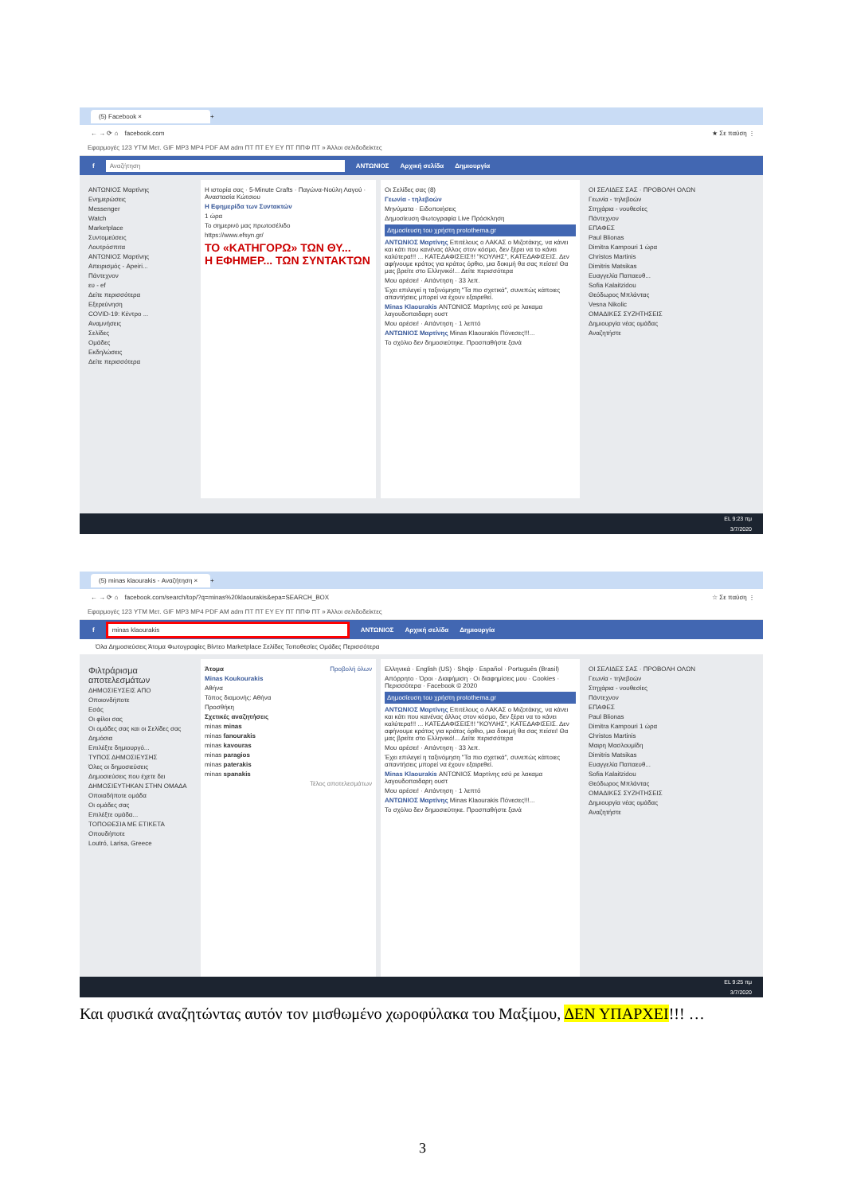(5) Facebook × +
← → ⟳ ⌂ facebook.com ★ Σε παύση ⋮
Εφαρμογές 123 YTM Μετ. GIF MP3 MP4 PDF AM adm ΠΤ ΠΤ ΕΥ ΕΥ ΠΤ ΠΠΦ ΠΤ » Άλλοι σελιδοδείκτες
f Αναζήτηση ΑΝΤΩΝΙΟΣ Αρχική σελίδα Δημιουργία
ΑΝΤΩΝΙΟΣ Μαρτίνης
Ενημερώσεις
Messenger
Watch
Marketplace
Συντομεύσεις
Λουτρόσπιτα
ΑΝΤΩΝΙΟΣ Μαρτίνης
Απειρισμός - Apeiri...
Πάντεχνον
ευ - ef
Δείτε περισσότερα
Εξερεύνηση
COVID-19: Κέντρο ...
Αναμνήσεις
Σελίδες
Ομάδες
Εκδηλώσεις
Δείτε περισσότερα
Η ιστορία σας · 5-Minute Crafts · Παγώνα-Νούλη Λαγού · Αναστασία Κώτσιου
Η Εφημερίδα των Συντακτών
1 ώρα
Το σημερινό μας πρωτοσέλιδο
https://www.efsyn.gr/
ΤΟ «ΚΑΤΗΓΟΡΩ» ΤΩΝ ΘΥ...
Η ΕΦΗΜΕΡ... ΤΩΝ ΣΥΝΤΑΚΤΩΝ
Οι Σελίδες σας (8)
Γεωνία - τηλεβοών
Μηνύματα · Ειδοποιήσεις
Δημοσίευση Φωτογραφία Live Πρόσκληση
Δημοσίευση του χρήστη protothema.gr
ΑΝΤΩΝΙΟΣ Μαρτίνης Επιτέλους ο ΛΑΚΑΣ ο Μιζοτάκης, να κάνει και κάτι που κανένας άλλος στον κόσμο, δεν ξέρει να το κάνει καλύτερα!!! ... ΚΑΤΕΔΑΦΙΣΕΙΣ!!! "ΚΟΥΛΗΣ", ΚΑΤΕΔΑΦΙΣΕΙΣ. Δεν αφήνουμε κράτος για κράτος όρθιο, μια δοκιμή θα σας πείσει! Θα μας βρείτε στο Ελληνικό!... Δείτε περισσότερα
Μου αρέσει! · Απάντηση · 33 λεπ.
Έχει επιλεγεί η ταξινόμηση "Τα πιο σχετικά", συνεπώς κάποιες απαντήσεις μπορεί να έχουν εξαιρεθεί.
Minas Klaourakis ΑΝΤΩΝΙΟΣ Μαρτίνης εσύ ρε λακαμα λαγουδοπαιδαρη ουστ
Μου αρέσει! · Απάντηση · 1 λεπτό
ΑΝΤΩΝΙΟΣ Μαρτίνης Minas Klaourakis Πόνεσες!!!...
Το σχόλιο δεν δημοσιεύτηκε. Προσπαθήστε ξανά
ΟΙ ΣΕΛΙΔΕΣ ΣΑΣ · ΠΡΟΒΟΛΗ ΟΛΩΝ
Γεωνία - τηλεβοών
Στηχάρια - νουθεσίες
Πάντεχνον
ΕΠΑΦΕΣ
Paul Blionas
Dimitra Kampouri 1 ώρα
Christos Martinis
Dimitris Matsikas
Ευαγγελία Παπαευθ...
Sofia Kalaitzidou
Θεόδωρος Μπλάντας
Vesna Nikolic
ΟΜΑΔΙΚΕΣ ΣΥΖΗΤΗΣΕΙΣ
Δημιουργία νέας ομάδας
Αναζητήστε
EL 9:23 πμ
3/7/2020
(5) minas klaourakis - Αναζήτηση × +
← → ⟳ ⌂ facebook.com/search/top/?q=minas%20klaourakis&epa=SEARCH_BOX ☆ Σε παύση ⋮
Εφαρμογές 123 YTM Μετ. GIF MP3 MP4 PDF AM adm ΠΤ ΠΤ ΕΥ ΕΥ ΠΤ ΠΠΦ ΠΤ » Άλλοι σελιδοδείκτες
f minas klaourakis ΑΝΤΩΝΙΟΣ Αρχική σελίδα Δημιουργία
Όλα Δημοσιεύσεις Άτομα Φωτογραφίες Βίντεο Marketplace Σελίδες Τοποθεσίες Ομάδες Περισσότερα
Φιλτράρισμα αποτελεσμάτων
ΔΗΜΟΣΙΕΥΣΕΙΣ ΑΠΟ
Οποιονδήποτε
Εσάς
Οι φίλοι σας
Οι ομάδες σας και οι Σελίδες σας
Δημόσια
Επιλέξτε δημιουργό...
ΤΥΠΟΣ ΔΗΜΟΣΙΕΥΣΗΣ
Όλες οι δημοσιεύσεις
Δημοσιεύσεις που έχετε δει
ΔΗΜΟΣΙΕΥΤΗΚΑΝ ΣΤΗΝ ΟΜΑΔΑ
Οποιαδήποτε ομάδα
Οι ομάδες σας
Επιλέξτε ομάδα...
ΤΟΠΟΘΕΣΙΑ ΜΕ ΕΤΙΚΕΤΑ
Οπουδήποτε
Loutró, Larisa, Greece
Άτομα Προβολή όλων
Minas Koukourakis
Αθήνα
Τόπος διαμονής: Αθήνα
Προσθήκη
Σχετικές αναζητήσεις
minas minas
minas fanourakis
minas kavouras
minas paragios
minas paterakis
minas spanakis
Τέλος αποτελεσμάτων
Ελληνικά · English (US) · Shqip · Español · Português (Brasil)
Απόρρητο · Όροι · Διαφήμιση · Οι διαφημίσεις μου · Cookies · Περισσότερα · Facebook © 2020
Δημοσίευση του χρήστη protothema.gr
ΑΝΤΩΝΙΟΣ Μαρτίνης Επιτέλους ο ΛΑΚΑΣ ο Μιζοτάκης, να κάνει και κάτι που κανένας άλλος στον κόσμο, δεν ξέρει να το κάνει καλύτερα!!! ... ΚΑΤΕΔΑΦΙΣΕΙΣ!!! "ΚΟΥΛΗΣ", ΚΑΤΕΔΑΦΙΣΕΙΣ. Δεν αφήνουμε κράτος για κράτος όρθιο, μια δοκιμή θα σας πείσει! Θα μας βρείτε στο Ελληνικό!... Δείτε περισσότερα
Μου αρέσει! · Απάντηση · 33 λεπ.
Έχει επιλεγεί η ταξινόμηση "Τα πιο σχετικά", συνεπώς κάποιες απαντήσεις μπορεί να έχουν εξαιρεθεί.
Minas Klaourakis ΑΝΤΩΝΙΟΣ Μαρτίνης εσύ ρε λακαμα λαγουδοπαιδαρη ουστ
Μου αρέσει! · Απάντηση · 1 λεπτό
ΑΝΤΩΝΙΟΣ Μαρτίνης Minas Klaourakis Πόνεσες!!!...
Το σχόλιο δεν δημοσιεύτηκε. Προσπαθήστε ξανά
ΟΙ ΣΕΛΙΔΕΣ ΣΑΣ · ΠΡΟΒΟΛΗ ΟΛΩΝ
Γεωνία - τηλεβοών
Στηχάρια - νουθεσίες
Πάντεχνον
ΕΠΑΦΕΣ
Paul Blionas
Dimitra Kampouri 1 ώρα
Christos Martinis
Μαιρη Μασλουμίδη
Dimitris Matsikas
Ευαγγελία Παπαευθ...
Sofia Kalaitzidou
Θεόδωρος Μπλάντας
ΟΜΑΔΙΚΕΣ ΣΥΖΗΤΗΣΕΙΣ
Δημιουργία νέας ομάδας
Αναζητήστε
EL 9:25 πμ
3/7/2020
Και φυσικά αναζητώντας αυτόν τον μισθωμένο χωροφύλακα του Μαξίμου, ΔΕΝ ΥΠΑΡΧΕΙ!!! …
3